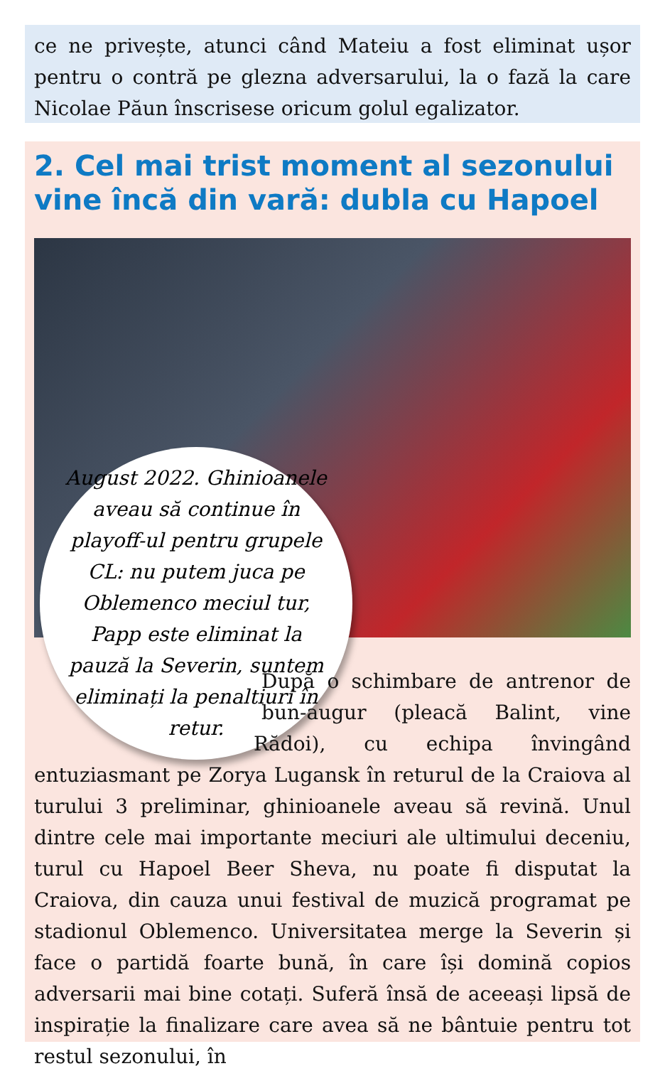ce ne privește, atunci când Mateiu a fost eliminat ușor pentru o contră pe glezna adversarului, la o fază la care Nicolae Păun înscrisese oricum golul egalizator.
2. Cel mai trist moment al sezonului vine încă din vară: dubla cu Hapoel
August 2022. Ghinioanele aveau să continue în playoff-ul pentru grupele CL: nu putem juca pe Oblemenco meciul tur, Papp este eliminat la pauză la Severin, suntem eliminați la penaltiuri în retur.
După o schimbare de antrenor de bun-augur (pleacă Balint, vine Rădoi), cu echipa învingând entuziasmant pe Zorya Lugansk în returul de la Craiova al turului 3 preliminar, ghinioanele aveau să revină. Unul dintre cele mai importante meciuri ale ultimului deceniu, turul cu Hapoel Beer Sheva, nu poate fi disputat la Craiova, din cauza unui festival de muzică programat pe stadionul Oblemenco. Universitatea merge la Severin și face o partidă foarte bună, în care își domină copios adversarii mai bine cotați. Suferă însă de aceeași lipsă de inspirație la finalizare care avea să ne bântuie pentru tot restul sezonului, în